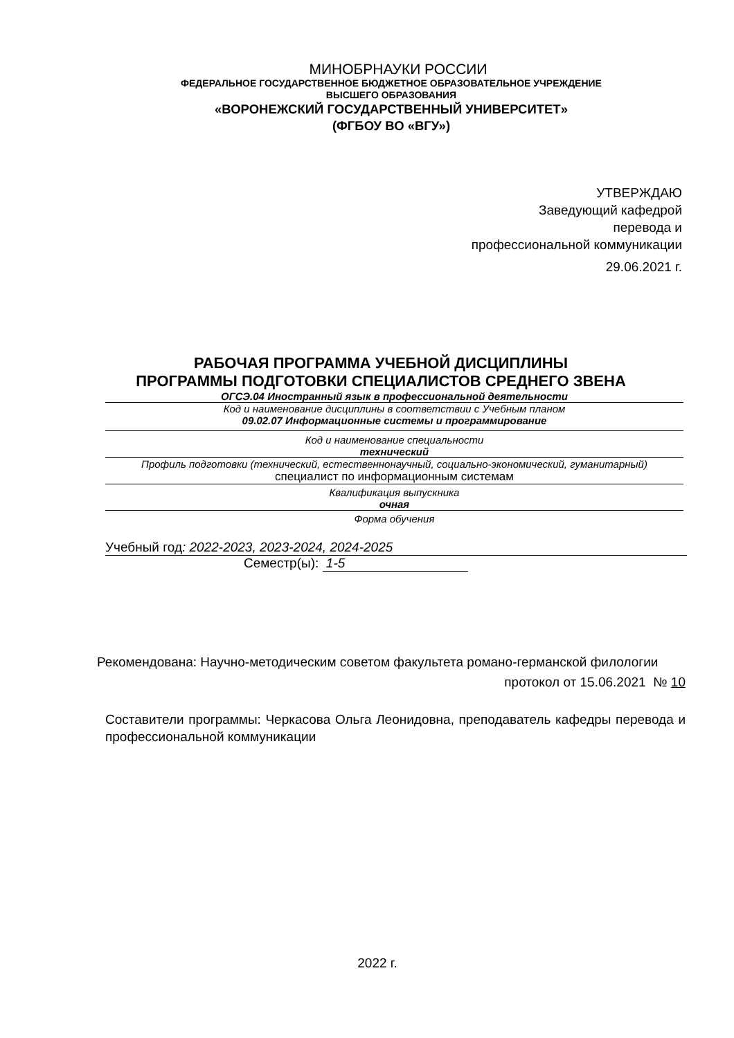МИНОБРНАУКИ РОССИИ
ФЕДЕРАЛЬНОЕ ГОСУДАРСТВЕННОЕ БЮДЖЕТНОЕ ОБРАЗОВАТЕЛЬНОЕ УЧРЕЖДЕНИЕ
ВЫСШЕГО ОБРАЗОВАНИЯ
«ВОРОНЕЖСКИЙ ГОСУДАРСТВЕННЫЙ УНИВЕРСИТЕТ»
(ФГБОУ ВО «ВГУ»)
УТВЕРЖДАЮ
Заведующий кафедрой
перевода и
профессиональной коммуникации
29.06.2021 г.
РАБОЧАЯ ПРОГРАММА УЧЕБНОЙ ДИСЦИПЛИНЫ
ПРОГРАММЫ ПОДГОТОВКИ СПЕЦИАЛИСТОВ СРЕДНЕГО ЗВЕНА
ОГСЭ.04 Иностранный язык в профессиональной деятельности
Код и наименование дисциплины в соответствии с Учебным планом
09.02.07 Информационные системы и программирование
Код и наименование специальности
технический
Профиль подготовки (технический, естественнонаучный, социально-экономический, гуманитарный)
специалист по информационным системам
Квалификация выпускника
очная
Форма обучения
Учебный год: 2022-2023, 2023-2024, 2024-2025
Семестр(ы): 1-5
Рекомендована: Научно-методическим советом факультета романо-германской филологии
протокол от 15.06.2021 № 10
Составители программы: Черкасова Ольга Леонидовна, преподаватель кафедры перевода и профессиональной коммуникации
2022 г.